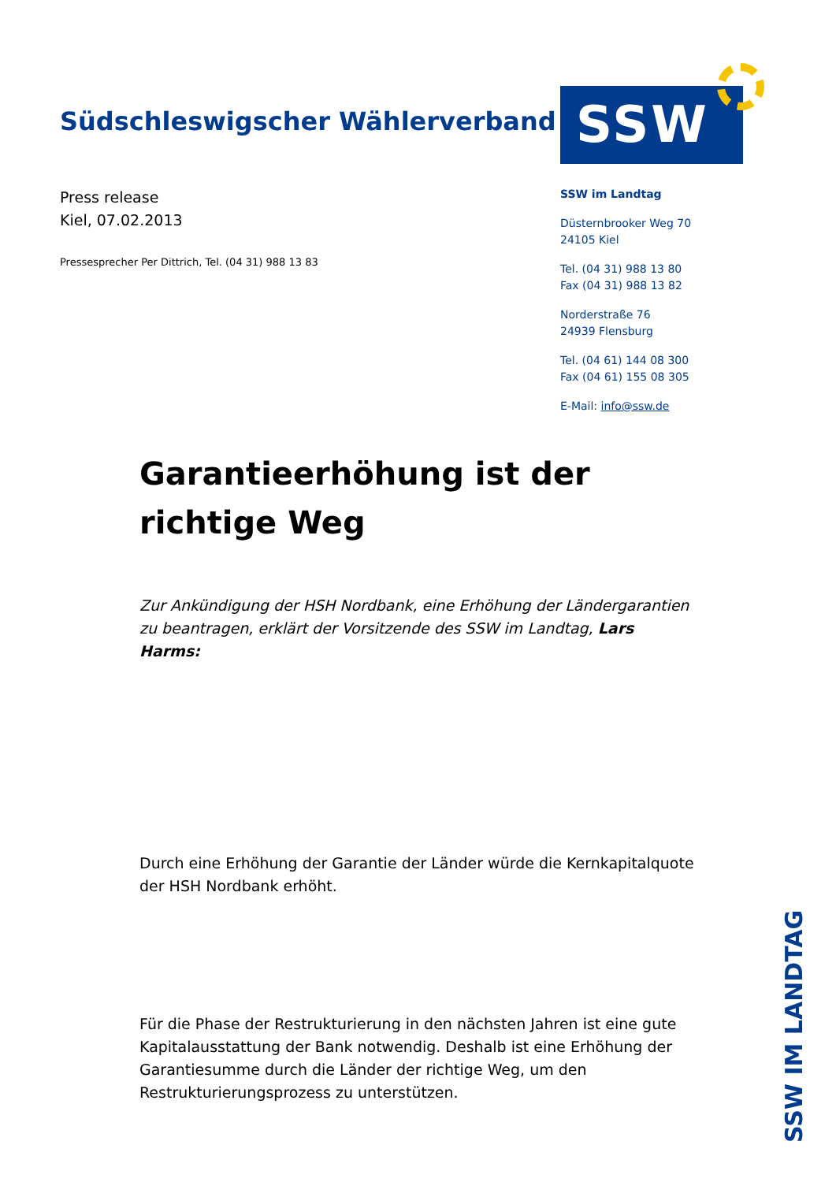Südschleswigscher Wählerverband
SSW
Press release
Kiel, 07.02.2013
Pressesprecher Per Dittrich, Tel. (04 31) 988 13 83
SSW im Landtag
Düsternbrooker Weg 70
24105 Kiel
Tel. (04 31) 988 13 80
Fax (04 31) 988 13 82
Norderstraße 76
24939 Flensburg
Tel. (04 61) 144 08 300
Fax (04 61) 155 08 305
E-Mail: info@ssw.de
Garantieerhöhung ist der richtige Weg
Zur Ankündigung der HSH Nordbank, eine Erhöhung der Ländergarantien zu beantragen, erklärt der Vorsitzende des SSW im Landtag, Lars Harms:
Durch eine Erhöhung der Garantie der Länder würde die Kernkapitalquote der HSH Nordbank erhöht.
Für die Phase der Restrukturierung in den nächsten Jahren ist eine gute Kapitalausstattung der Bank notwendig. Deshalb ist eine Erhöhung der Garantiesumme durch die Länder der richtige Weg, um den Restrukturierungsprozess zu unterstützen.
SSW IM LANDTAG